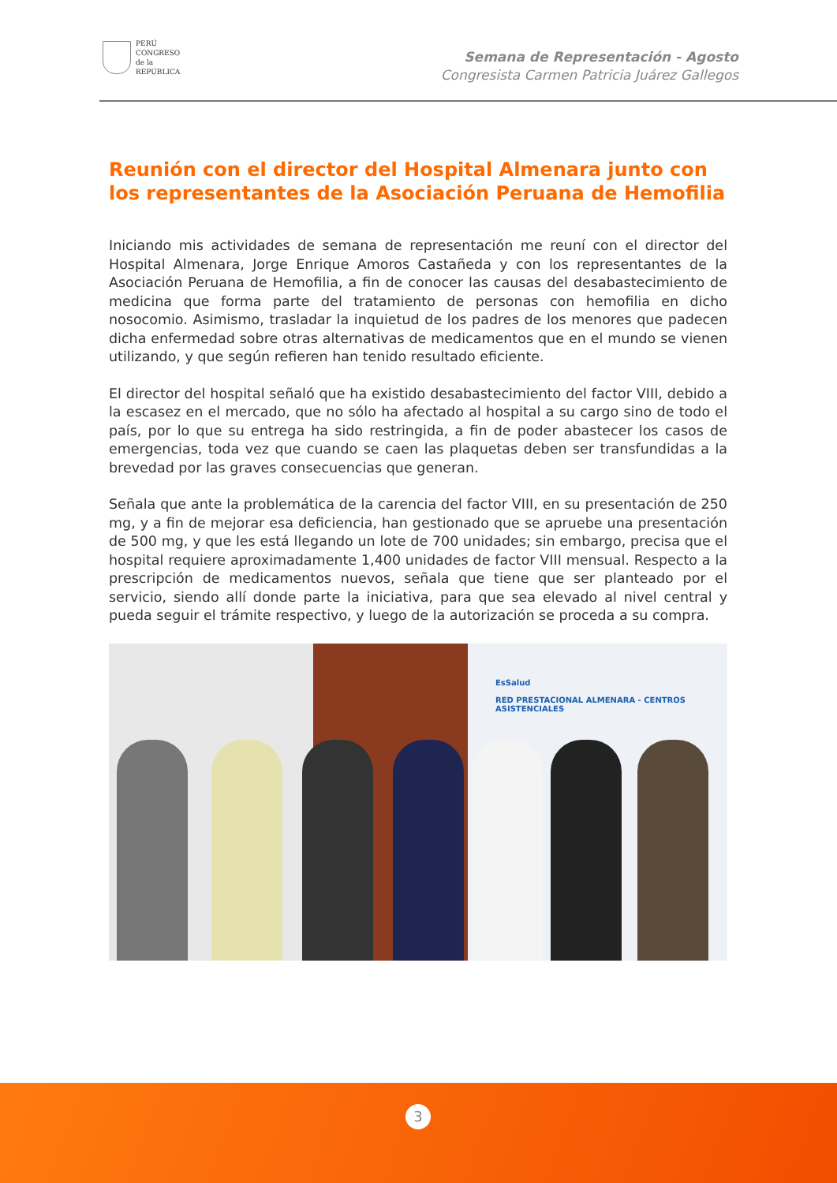PERÚ
CONGRESO
de la
REPÚBLICA
Semana de Representación - Agosto
Congresista Carmen Patricia Juárez Gallegos
Reunión con el director del Hospital Almenara junto con los representantes de la Asociación Peruana de Hemofilia
Iniciando mis actividades de semana de representación me reuní con el director del Hospital Almenara, Jorge Enrique Amoros Castañeda y con los representantes de la Asociación Peruana de Hemofilia, a fin de conocer las causas del desabastecimiento de medicina que forma parte del tratamiento de personas con hemofilia en dicho nosocomio. Asimismo, trasladar la inquietud de los padres de los menores que padecen dicha enfermedad sobre otras alternativas de medicamentos que en el mundo se vienen utilizando, y que según refieren han tenido resultado eficiente.
El director del hospital señaló que ha existido desabastecimiento del factor VIII, debido a la escasez en el mercado, que no sólo ha afectado al hospital a su cargo sino de todo el país, por lo que su entrega ha sido restringida, a fin de poder abastecer los casos de emergencias, toda vez que cuando se caen las plaquetas deben ser transfundidas a la brevedad por las graves consecuencias que generan.
Señala que ante la problemática de la carencia del factor VIII, en su presentación de 250 mg, y a fin de mejorar esa deficiencia, han gestionado que se apruebe una presentación de 500 mg, y que les está llegando un lote de 700 unidades; sin embargo, precisa que el hospital requiere aproximadamente 1,400 unidades de factor VIII mensual. Respecto a la prescripción de medicamentos nuevos, señala que tiene que ser planteado por el servicio, siendo allí donde parte la iniciativa, para que sea elevado al nivel central y pueda seguir el trámite respectivo, y luego de la autorización se proceda a su compra.
EsSalud
RED PRESTACIONAL ALMENARA - CENTROS ASISTENCIALES
3